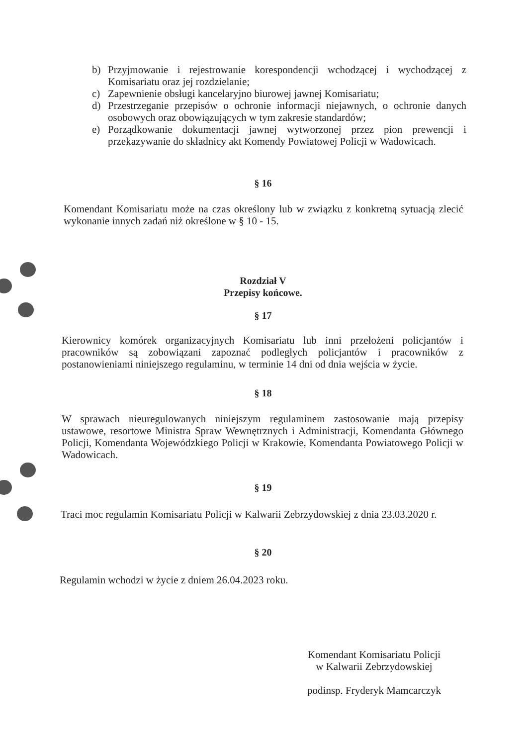b) Przyjmowanie i rejestrowanie korespondencji wchodzącej i wychodzącej z Komisariatu oraz jej rozdzielanie;
c) Zapewnienie obsługi kancelaryjno biurowej jawnej Komisariatu;
d) Przestrzeganie przepisów o ochronie informacji niejawnych, o ochronie danych osobowych oraz obowiązujących w tym zakresie standardów;
e) Porządkowanie dokumentacji jawnej wytworzonej przez pion prewencji i przekazywanie do składnicy akt Komendy Powiatowej Policji w Wadowicach.
§ 16
Komendant Komisariatu może na czas określony lub w związku z konkretną sytuacją zlecić wykonanie innych zadań niż określone w § 10 - 15.
Rozdział V
Przepisy końcowe.
§ 17
Kierownicy komórek organizacyjnych Komisariatu lub inni przełożeni policjantów i pracowników są zobowiązani zapoznać podległych policjantów i pracowników z postanowieniami niniejszego regulaminu, w terminie 14 dni od dnia wejścia w życie.
§ 18
W sprawach nieuregulowanych niniejszym regulaminem zastosowanie mają przepisy ustawowe, resortowe Ministra Spraw Wewnętrznych i Administracji, Komendanta Głównego Policji, Komendanta Wojewódzkiego Policji w Krakowie, Komendanta Powiatowego Policji w Wadowicach.
§ 19
Traci moc regulamin Komisariatu Policji w Kalwarii Zebrzydowskiej z dnia 23.03.2020 r.
§ 20
Regulamin wchodzi w życie z dniem 26.04.2023 roku.
Komendant Komisariatu Policji
w Kalwarii Zebrzydowskiej
podinsp. Fryderyk Mamcarczyk